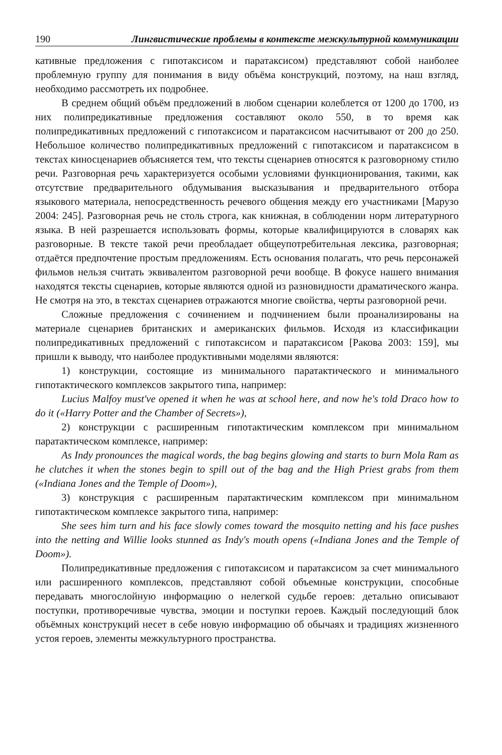190 Лингвистические проблемы в контексте межкультурной коммуникации
кативные предложения с гипотаксисом и паратаксисом) представляют собой наиболее проблемную группу для понимания в виду объёма конструкций, поэтому, на наш взгляд, необходимо рассмотреть их подробнее.
В среднем общий объём предложений в любом сценарии колеблется от 1200 до 1700, из них полипредикативные предложения составляют около 550, в то время как полипредикативных предложений с гипотаксисом и паратаксисом насчитывают от 200 до 250. Небольшое количество полипредикативных предложений с гипотаксисом и паратаксисом в текстах киносценариев объясняется тем, что тексты сценариев относятся к разговорному стилю речи. Разговорная речь характеризуется особыми условиями функционирования, такими, как отсутствие предварительного обдумывания высказывания и предварительного отбора языкового материала, непосредственность речевого общения между его участниками [Марузо 2004: 245]. Разговорная речь не столь строга, как книжная, в соблюдении норм литературного языка. В ней разрешается использовать формы, которые квалифицируются в словарях как разговорные. В тексте такой речи преобладает общеупотребительная лексика, разговорная; отдаётся предпочтение простым предложениям. Есть основания полагать, что речь персонажей фильмов нельзя считать эквивалентом разговорной речи вообще. В фокусе нашего внимания находятся тексты сценариев, которые являются одной из разновидности драматического жанра. Не смотря на это, в текстах сценариев отражаются многие свойства, черты разговорной речи.
Сложные предложения с сочинением и подчинением были проанализированы на материале сценариев британских и американских фильмов. Исходя из классификации полипредикативных предложений с гипотаксисом и паратаксисом [Ракова 2003: 159], мы пришли к выводу, что наиболее продуктивными моделями являются:
1) конструкции, состоящие из минимального паратактического и минимального гипотактического комплексов закрытого типа, например:
Lucius Malfoy must've opened it when he was at school here, and now he's told Draco how to do it («Harry Potter and the Chamber of Secrets»),
2) конструкции с расширенным гипотактическим комплексом при минимальном паратактическом комплексе, например:
As Indy pronounces the magical words, the bag begins glowing and starts to burn Mola Ram as he clutches it when the stones begin to spill out of the bag and the High Priest grabs from them («Indiana Jones and the Temple of Doom»),
3) конструкция с расширенным паратактическим комплексом при минимальном гипотактическом комплексе закрытого типа, например:
She sees him turn and his face slowly comes toward the mosquito netting and his face pushes into the netting and Willie looks stunned as Indy's mouth opens («Indiana Jones and the Temple of Doom»).
Полипредикативные предложения с гипотаксисом и паратаксисом за счет минимального или расширенного комплексов, представляют собой объемные конструкции, способные передавать многослойную информацию о нелегкой судьбе героев: детально описывают поступки, противоречивые чувства, эмоции и поступки героев. Каждый последующий блок объёмных конструкций несет в себе новую информацию об обычаях и традициях жизненного устоя героев, элементы межкультурного пространства.